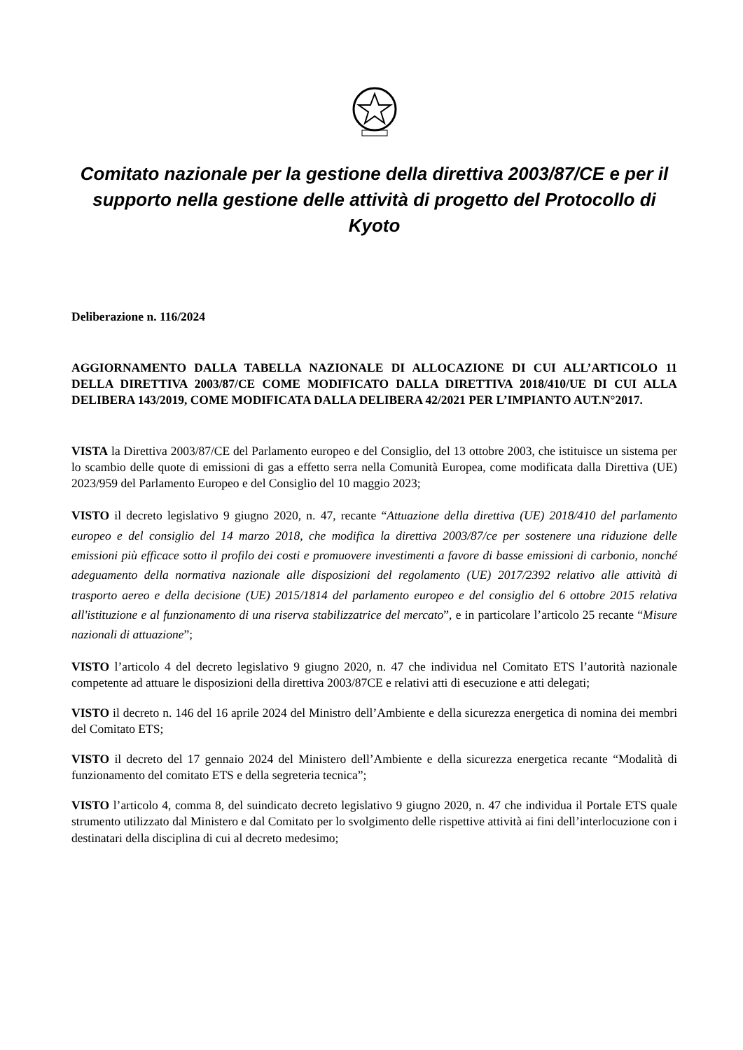Comitato nazionale per la gestione della direttiva 2003/87/CE e per il supporto nella gestione delle attività di progetto del Protocollo di Kyoto
Deliberazione n. 116/2024
AGGIORNAMENTO DALLA TABELLA NAZIONALE DI ALLOCAZIONE DI CUI ALL’ARTICOLO 11 DELLA DIRETTIVA 2003/87/CE COME MODIFICATO DALLA DIRETTIVA 2018/410/UE DI CUI ALLA DELIBERA 143/2019, COME MODIFICATA DALLA DELIBERA 42/2021 PER L’IMPIANTO AUT.N°2017.
VISTA la Direttiva 2003/87/CE del Parlamento europeo e del Consiglio, del 13 ottobre 2003, che istituisce un sistema per lo scambio delle quote di emissioni di gas a effetto serra nella Comunità Europea, come modificata dalla Direttiva (UE) 2023/959 del Parlamento Europeo e del Consiglio del 10 maggio 2023;
VISTO il decreto legislativo 9 giugno 2020, n. 47, recante “Attuazione della direttiva (UE) 2018/410 del parlamento europeo e del consiglio del 14 marzo 2018, che modifica la direttiva 2003/87/ce per sostenere una riduzione delle emissioni più efficace sotto il profilo dei costi e promuovere investimenti a favore di basse emissioni di carbonio, nonché adeguamento della normativa nazionale alle disposizioni del regolamento (UE) 2017/2392 relativo alle attività di trasporto aereo e della decisione (UE) 2015/1814 del parlamento europeo e del consiglio del 6 ottobre 2015 relativa all'istituzione e al funzionamento di una riserva stabilizzatrice del mercato”, e in particolare l’articolo 25 recante “Misure nazionali di attuazione”;
VISTO l’articolo 4 del decreto legislativo 9 giugno 2020, n. 47 che individua nel Comitato ETS l’autorità nazionale competente ad attuare le disposizioni della direttiva 2003/87CE e relativi atti di esecuzione e atti delegati;
VISTO il decreto n. 146 del 16 aprile 2024 del Ministro dell’Ambiente e della sicurezza energetica di nomina dei membri del Comitato ETS;
VISTO il decreto del 17 gennaio 2024 del Ministero dell’Ambiente e della sicurezza energetica recante “Modalità di funzionamento del comitato ETS e della segreteria tecnica”;
VISTO l’articolo 4, comma 8, del suindicato decreto legislativo 9 giugno 2020, n. 47 che individua il Portale ETS quale strumento utilizzato dal Ministero e dal Comitato per lo svolgimento delle rispettive attività ai fini dell’interlocuzione con i destinatari della disciplina di cui al decreto medesimo;